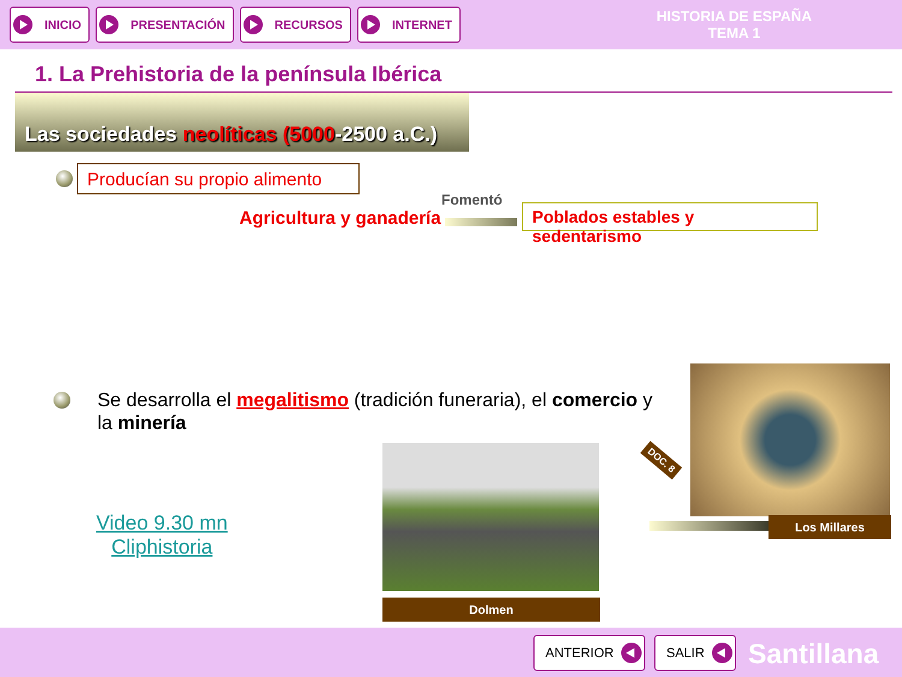INICIO PRESENTACIÓN RECURSOS INTERNET
HISTORIA DE ESPAÑA
TEMA 1
1. La Prehistoria de la península Ibérica
Las sociedades neolíticas (5000 -2500 a.C.)
Producían su propio alimento
Fomentó
Agricultura y ganadería
Poblados estables y sedentarismo
Se desarrolla el megalitismo (tradición funeraria), el comercio y la minería
Video 9.30 mn
Cliphistoria
Dolmen
DOC. 8
Los Millares
ANTERIOR SALIR Santillana